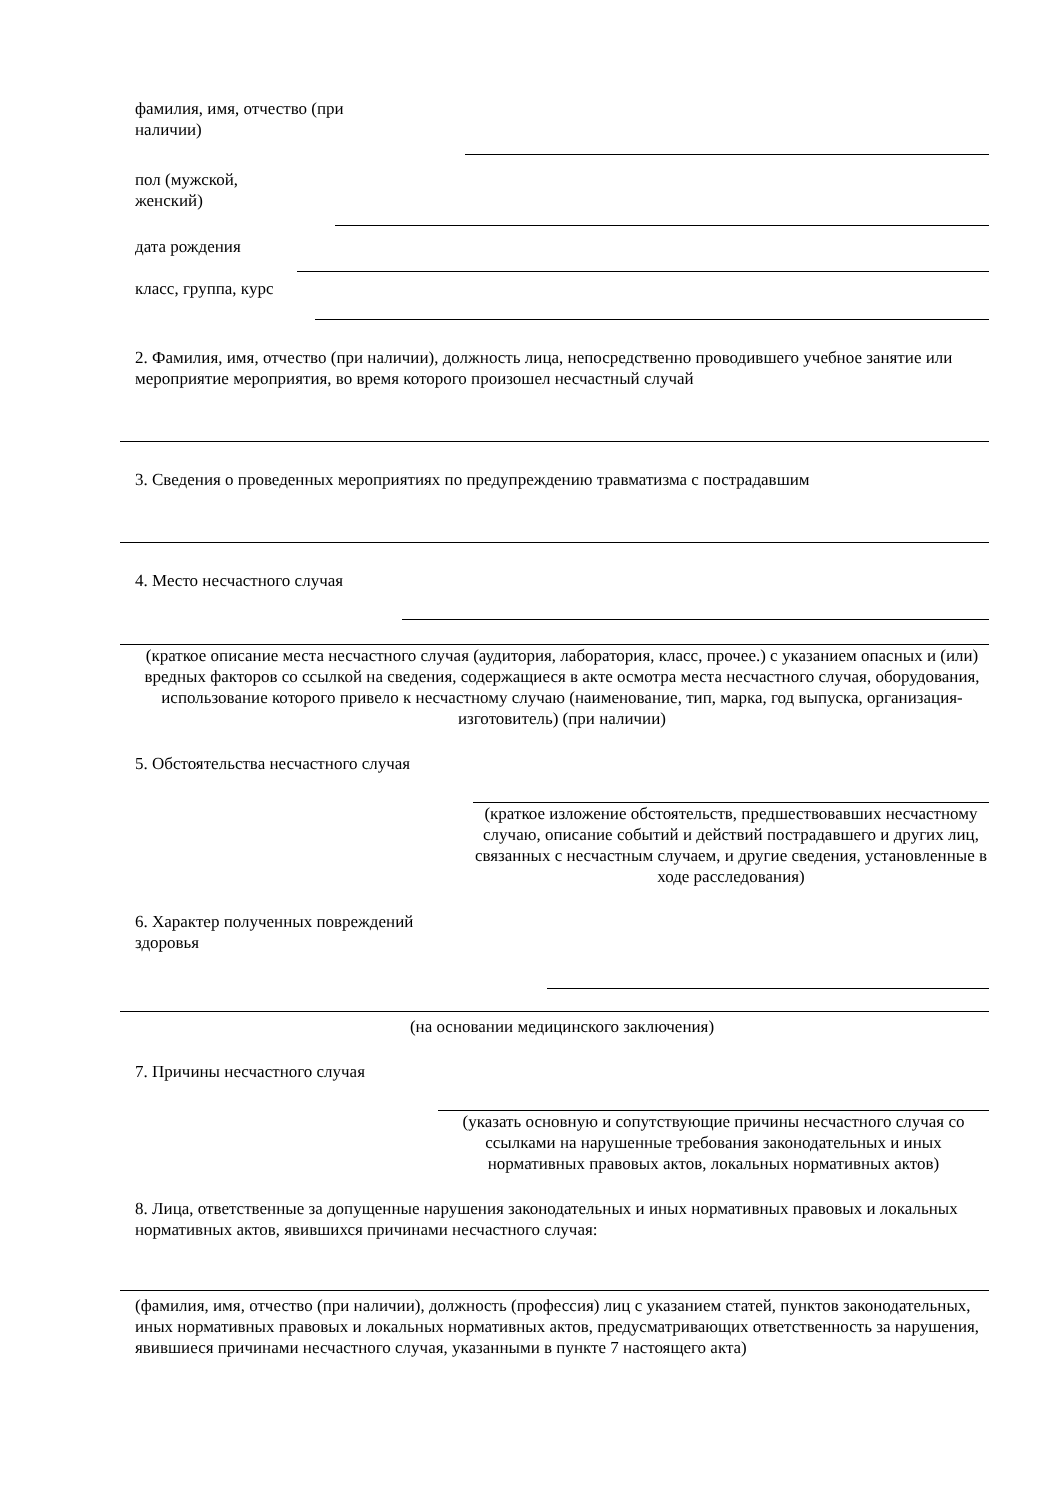фамилия, имя, отчество (при наличии)
пол (мужской, женский)
дата рождения
класс, группа, курс
2. Фамилия, имя, отчество (при наличии), должность лица, непосредственно проводившего учебное занятие или мероприятие мероприятия, во время которого произошел несчастный случай
3. Сведения о проведенных мероприятиях по предупреждению травматизма с пострадавшим
4. Место несчастного случая
(краткое описание места несчастного случая (аудитория, лаборатория, класс, прочее.) с указанием опасных и (или) вредных факторов со ссылкой на сведения, содержащиеся в акте осмотра места несчастного случая, оборудования, использование которого привело к несчастному случаю (наименование, тип, марка, год выпуска, организация-изготовитель) (при наличии)
5. Обстоятельства несчастного случая
(краткое изложение обстоятельств, предшествовавших несчастному случаю, описание событий и действий пострадавшего и других лиц, связанных с несчастным случаем, и другие сведения, установленные в ходе расследования)
6. Характер полученных повреждений здоровья
(на основании медицинского заключения)
7. Причины несчастного случая
(указать основную и сопутствующие причины несчастного случая со ссылками на нарушенные требования законодательных и иных нормативных правовых актов, локальных нормативных актов)
8. Лица, ответственные за допущенные нарушения законодательных и иных нормативных правовых и локальных нормативных актов, явившихся причинами несчастного случая:
(фамилия, имя, отчество (при наличии), должность (профессия) лиц с указанием статей, пунктов законодательных, иных нормативных правовых и локальных нормативных актов, предусматривающих ответственность за нарушения, явившиеся причинами несчастного случая, указанными в пункте 7 настоящего акта)